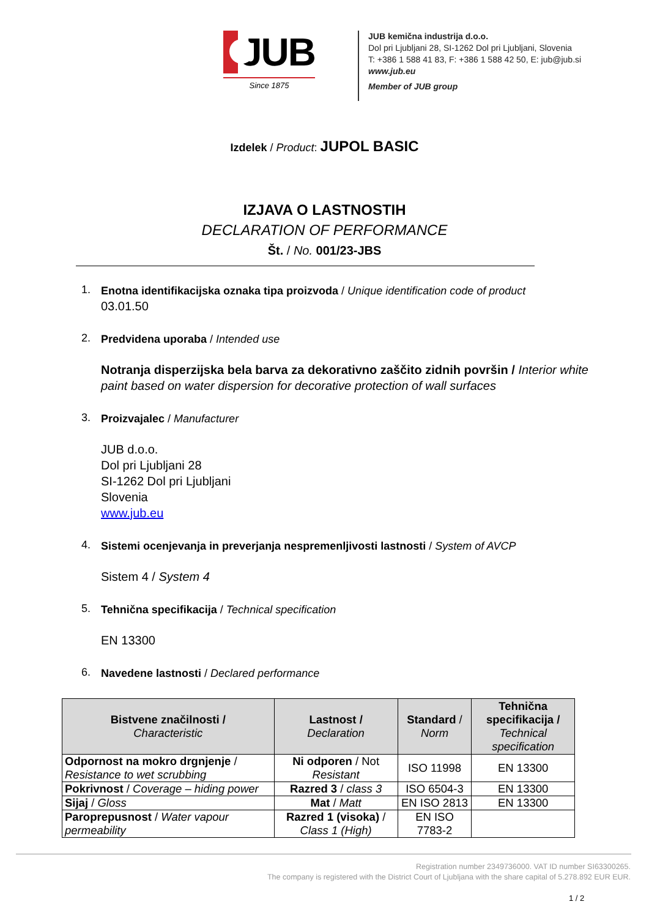JUB
Since 1875
JUB kemična industrija d.o.o.
Dol pri Ljubljani 28, SI-1262 Dol pri Ljubljani, Slovenia
T: +386 1 588 41 83, F: +386 1 588 42 50, E: jub@jub.si
www.jub.eu
Member of JUB group
Izdelek / Product: JUPOL BASIC
IZJAVA O LASTNOSTIH
DECLARATION OF PERFORMANCE
Št. / No. 001/23-JBS
1.
Enotna identifikacijska oznaka tipa proizvoda / Unique identification code of product
03.01.50
2.
Predvidena uporaba / Intended use
Notranja disperzijska bela barva za dekorativno zaščito zidnih površin / Interior white paint based on water dispersion for decorative protection of wall surfaces
3.
Proizvajalec / Manufacturer
JUB d.o.o.
Dol pri Ljubljani 28
SI-1262 Dol pri Ljubljani
Slovenia
www.jub.eu
4.
Sistemi ocenjevanja in preverjanja nespremenljivosti lastnosti / System of AVCP
Sistem 4 / System 4
5.
Tehnična specifikacija / Technical specification
EN 13300
6.
Navedene lastnosti / Declared performance
| Bistvene značilnosti / Characteristic | Lastnost / Declaration | Standard / Norm | Tehnična specifikacija / Technical specification |
| --- | --- | --- | --- |
| Odpornost na mokro drgnjenje / Resistance to wet scrubbing | Ni odporen / Not Resistant | ISO 11998 | EN 13300 |
| Pokrivnost / Coverage – hiding power | Razred 3 / class 3 | ISO 6504-3 | EN 13300 |
| Sijaj / Gloss | Mat / Matt | EN ISO 2813 | EN 13300 |
| Paroprepusnost / Water vapour permeability | Razred 1 (visoka) / Class 1 (High) | EN ISO 7783-2 | |
Registration number 2349736000. VAT ID number SI63300265.
The company is registered with the District Court of Ljubljana with the share capital of 5.278.892 EUR EUR.
1 / 2